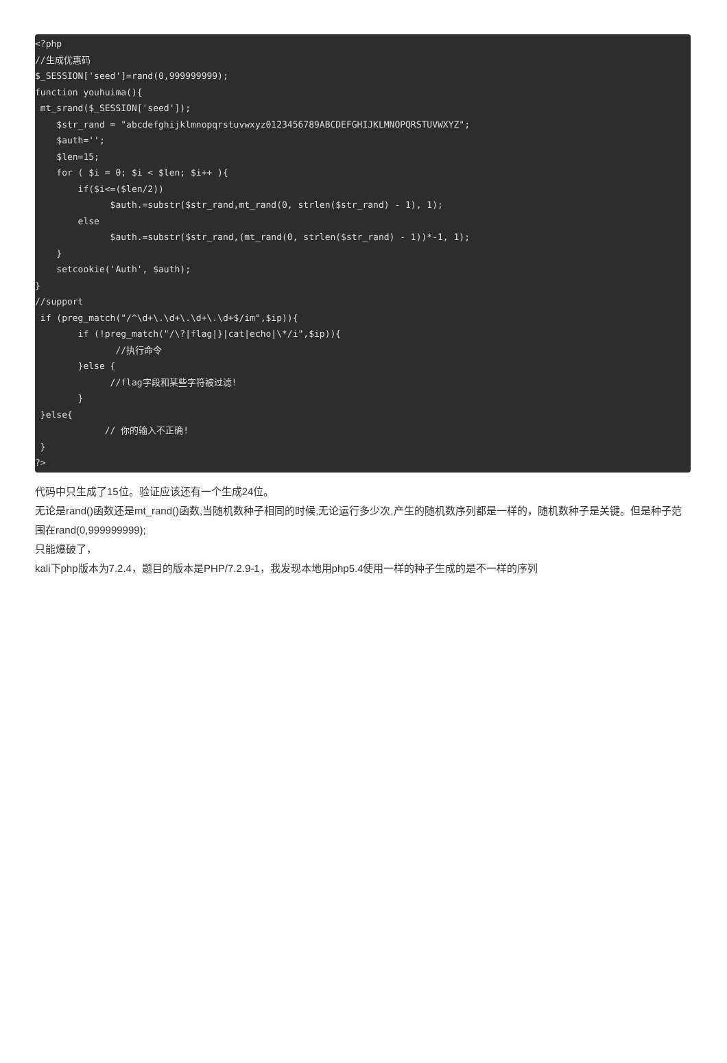<?php
//生成优惠码
$_SESSION['seed']=rand(0,999999999);
function youhuima(){
 mt_srand($_SESSION['seed']);
    $str_rand = "abcdefghijklmnopqrstuvwxyz0123456789ABCDEFGHIJKLMNOPQRSTUVWXYZ";
    $auth='';
    $len=15;
    for ( $i = 0; $i < $len; $i++ ){
        if($i<=($len/2))
              $auth.=substr($str_rand,mt_rand(0, strlen($str_rand) - 1), 1);
        else
              $auth.=substr($str_rand,(mt_rand(0, strlen($str_rand) - 1))*-1, 1);
    }
    setcookie('Auth', $auth);
}
//support
 if (preg_match("/^\d+\.\d+\.\d+\.\d+$/im",$ip)){
        if (!preg_match("/\?|flag|}|cat|echo|\*/i",$ip)){
               //执行命令
        }else {
              //flag字段和某些字符被过滤!
        }
 }else{
             // 你的输入不正确!
 }
?>
代码中只生成了15位。验证应该还有一个生成24位。
无论是rand()函数还是mt_rand()函数,当随机数种子相同的时候,无论运行多少次,产生的随机数序列都是一样的，随机数种子是关键。但是种子范围在rand(0,999999999);
只能爆破了，
kali下php版本为7.2.4，题目的版本是PHP/7.2.9-1，我发现本地用php5.4使用一样的种子生成的是不一样的序列